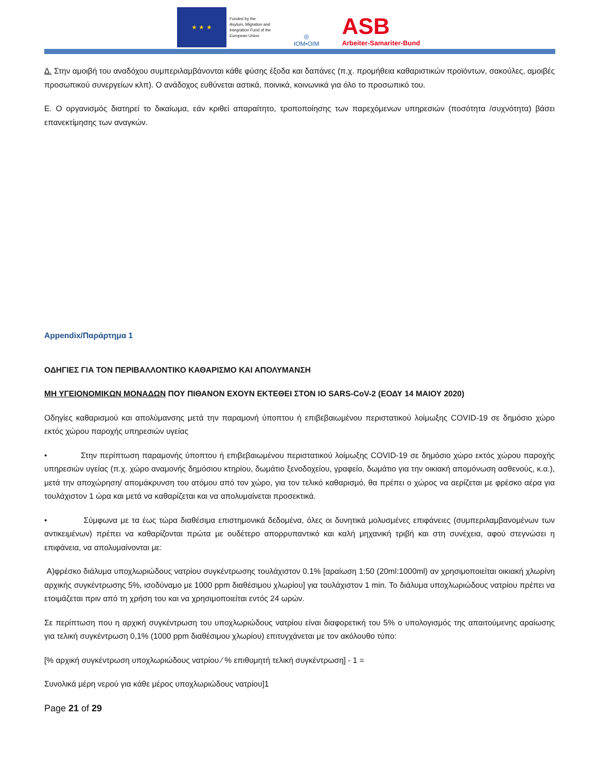★ ★ ★
Funded by the
Asylum, Migration and
Integration Fund of the
European Union
◎
IOM•OIM
ASB
Arbeiter-Samariter-Bund
Δ. Στην αμοιβή του αναδόχου συμπεριλαμβάνονται κάθε φύσης έξοδα και δαπάνες (π.χ. προμήθεια καθαριστικών προϊόντων, σακούλες, αμοιβές προσωπικού συνεργείων κλπ). Ο ανάδοχος ευθύνεται αστικά, ποινικά, κοινωνικά για όλο το προσωπικό του.
Ε. Ο οργανισμός διατηρεί το δικαίωμα, εάν κριθεί απαραίτητο, τροποποίησης των παρεχόμενων υπηρεσιών (ποσότητα /συχνότητα) βάσει επανεκτίμησης των αναγκών.
Appendix/Παράρτημα 1
ΟΔΗΓΙΕΣ ΓΙΑ ΤΟΝ ΠΕΡΙΒΑΛΛΟΝΤΙΚΟ ΚΑΘΑΡΙΣΜΟ ΚΑΙ ΑΠΟΛΥΜΑΝΣΗ
ΜΗ ΥΓΕΙΟΝΟΜΙΚΩΝ ΜΟΝΑΔΩΝ ΠΟΥ ΠΙΘΑΝΟΝ ΕΧΟΥΝ ΕΚΤΕΘΕΙ ΣΤΟΝ ΙΟ SARS-CoV-2 (ΕΟΔΥ 14 ΜΑΙΟΥ 2020)
Οδηγίες καθαρισμού και απολύμανσης μετά την παραμονή ύποπτου ή επιβεβαιωμένου περιστατικού λοίμωξης COVID-19 σε δημόσιο χώρο εκτός χώρου παροχής υπηρεσιών υγείας
• Στην περίπτωση παραμονής ύποπτου ή επιβεβαιωμένου περιστατικού λοίμωξης COVID-19 σε δημόσιο χώρο εκτός χώρου παροχής υπηρεσιών υγείας (π.χ. χώρο αναμονής δημόσιου κτηρίου, δωμάτιο ξενοδοχείου, γραφείο, δωμάτιο για την οικιακή απομόνωση ασθενούς, κ.α.), μετά την αποχώρηση/ απομάκρυνση του ατόμου από τον χώρο, για τον τελικό καθαρισμό, θα πρέπει ο χώρος να αερίζεται με φρέσκο αέρα για τουλάχιστον 1 ώρα και μετά να καθαρίζεται και να απολυμαίνεται προσεκτικά.
• Σύμφωνα με τα έως τώρα διαθέσιμα επιστημονικά δεδομένα, όλες οι δυνητικά μολυσμένες επιφάνειες (συμπεριλαμβανομένων των αντικειμένων) πρέπει να καθαρίζονται πρώτα με ουδέτερο απορρυπαντικό και καλή μηχανική τριβή και στη συνέχεια, αφού στεγνώσει η επιφάνεια, να απολυμαίνονται με:
Α)φρέσκο διάλυμα υποχλωριώδους νατρίου συγκέντρωσης τουλάχιστον 0.1% [αραίωση 1:50 (20ml:1000ml) αν χρησιμοποιείται οικιακή χλωρίνη αρχικής συγκέντρωσης 5%, ισοδύναμο με 1000 ppm διαθέσιμου χλωρίου] για τουλάχιστον 1 min. Το διάλυμα υποχλωριώδους νατρίου πρέπει να ετοιμάζεται πριν από τη χρήση του και να χρησιμοποιείται εντός 24 ωρών.
Σε περίπτωση που η αρχική συγκέντρωση του υποχλωριώδους νατρίου είναι διαφορετική του 5% ο υπολογισμός της απαιτούμενης αραίωσης για τελική συγκέντρωση 0,1% (1000 ppm διαθέσιμου χλωρίου) επιτυγχάνεται με τον ακόλουθο τύπο:
[% αρχική συγκέντρωση υποχλωριώδους νατρίου ⁄ % επιθυμητή τελική συγκέντρωση] - 1 =
Συνολικά μέρη νερού για κάθε μέρος υποχλωριώδους νατρίου]1
Page 21 of 29